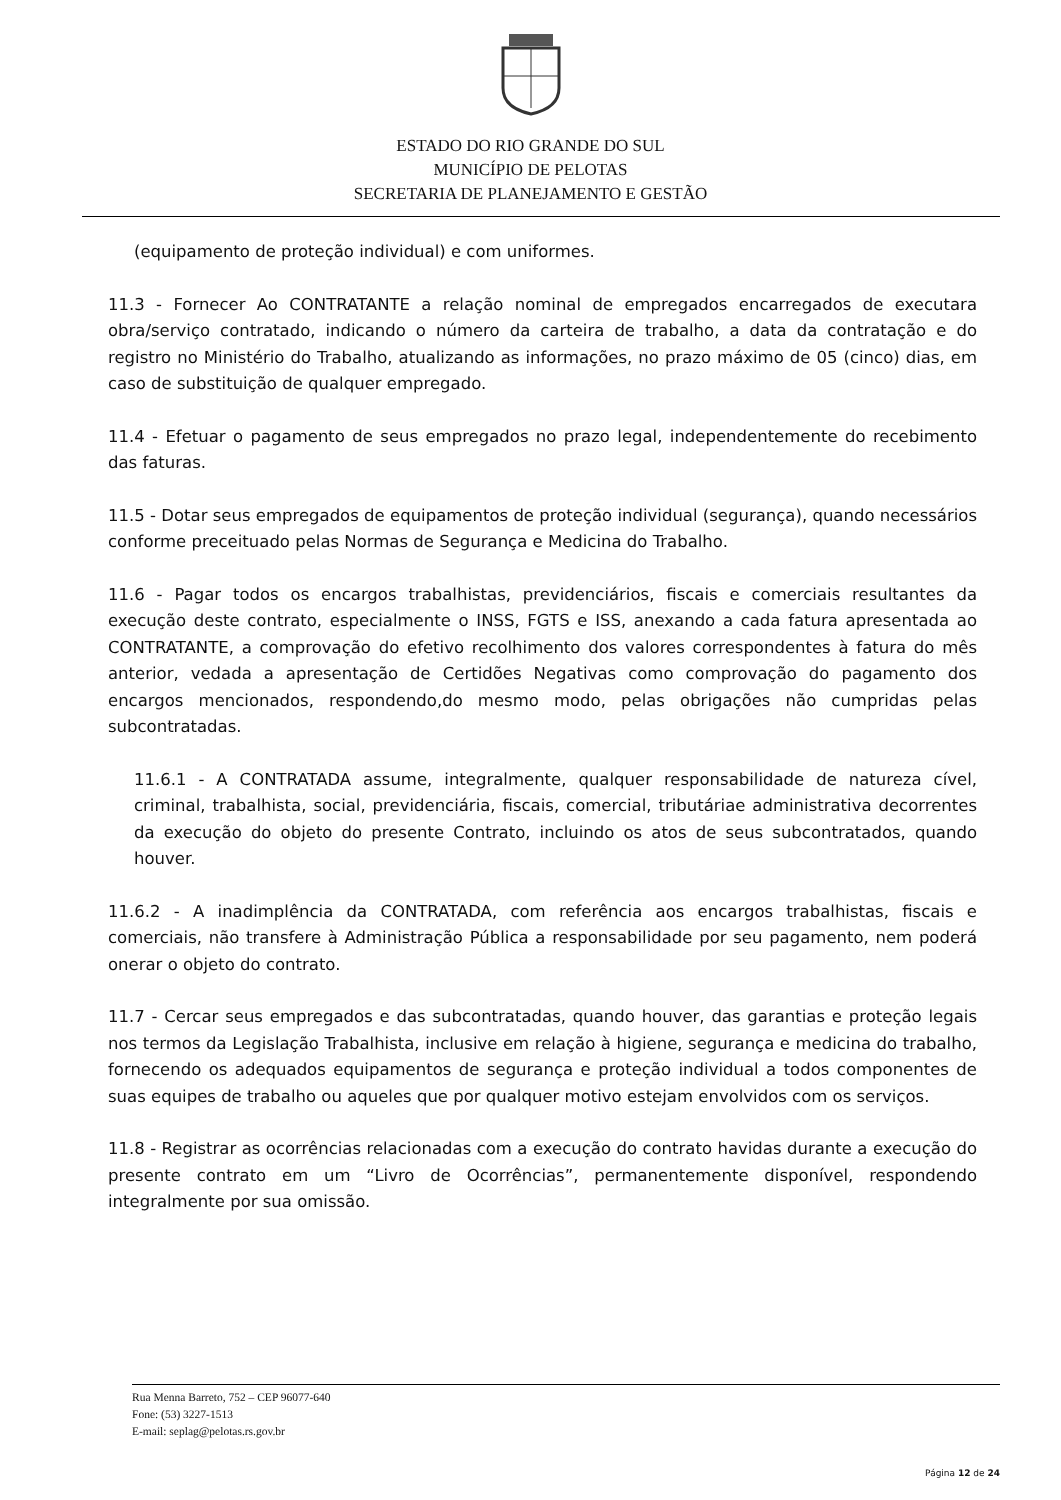ESTADO DO RIO GRANDE DO SUL
MUNICÍPIO DE PELOTAS
SECRETARIA DE PLANEJAMENTO E GESTÃO
(equipamento de proteção individual) e com uniformes.
11.3 - Fornecer Ao CONTRATANTE a relação nominal de empregados encarregados de executara obra/serviço contratado, indicando o número da carteira de trabalho, a data da contratação e do registro no Ministério do Trabalho, atualizando as informações, no prazo máximo de 05 (cinco) dias, em caso de substituição de qualquer empregado.
11.4 - Efetuar o pagamento de seus empregados no prazo legal, independentemente do recebimento das faturas.
11.5 - Dotar seus empregados de equipamentos de proteção individual (segurança), quando necessários conforme preceituado pelas Normas de Segurança e Medicina do Trabalho.
11.6 - Pagar todos os encargos trabalhistas, previdenciários, fiscais e comerciais resultantes da execução deste contrato, especialmente o INSS, FGTS e ISS, anexando a cada fatura apresentada ao CONTRATANTE, a comprovação do efetivo recolhimento dos valores correspondentes à fatura do mês anterior, vedada a apresentação de Certidões Negativas como comprovação do pagamento dos encargos mencionados, respondendo,do mesmo modo, pelas obrigações não cumpridas pelas subcontratadas.
11.6.1 - A CONTRATADA assume, integralmente, qualquer responsabilidade de natureza cível, criminal, trabalhista, social, previdenciária, fiscais, comercial, tributáriae administrativa decorrentes da execução do objeto do presente Contrato, incluindo os atos de seus subcontratados, quando houver.
11.6.2 - A inadimplência da CONTRATADA, com referência aos encargos trabalhistas, fiscais e comerciais, não transfere à Administração Pública a responsabilidade por seu pagamento, nem poderá onerar o objeto do contrato.
11.7 - Cercar seus empregados e das subcontratadas, quando houver, das garantias e proteção legais nos termos da Legislação Trabalhista, inclusive em relação à higiene, segurança e medicina do trabalho, fornecendo os adequados equipamentos de segurança e proteção individual a todos componentes de suas equipes de trabalho ou aqueles que por qualquer motivo estejam envolvidos com os serviços.
11.8 - Registrar as ocorrências relacionadas com a execução do contrato havidas durante a execução do presente contrato em um “Livro de Ocorrências”, permanentemente disponível, respondendo integralmente por sua omissão.
Rua Menna Barreto, 752 – CEP 96077-640
Fone: (53) 3227-1513
E-mail: seplag@pelotas.rs.gov.br
Página 12 de 24